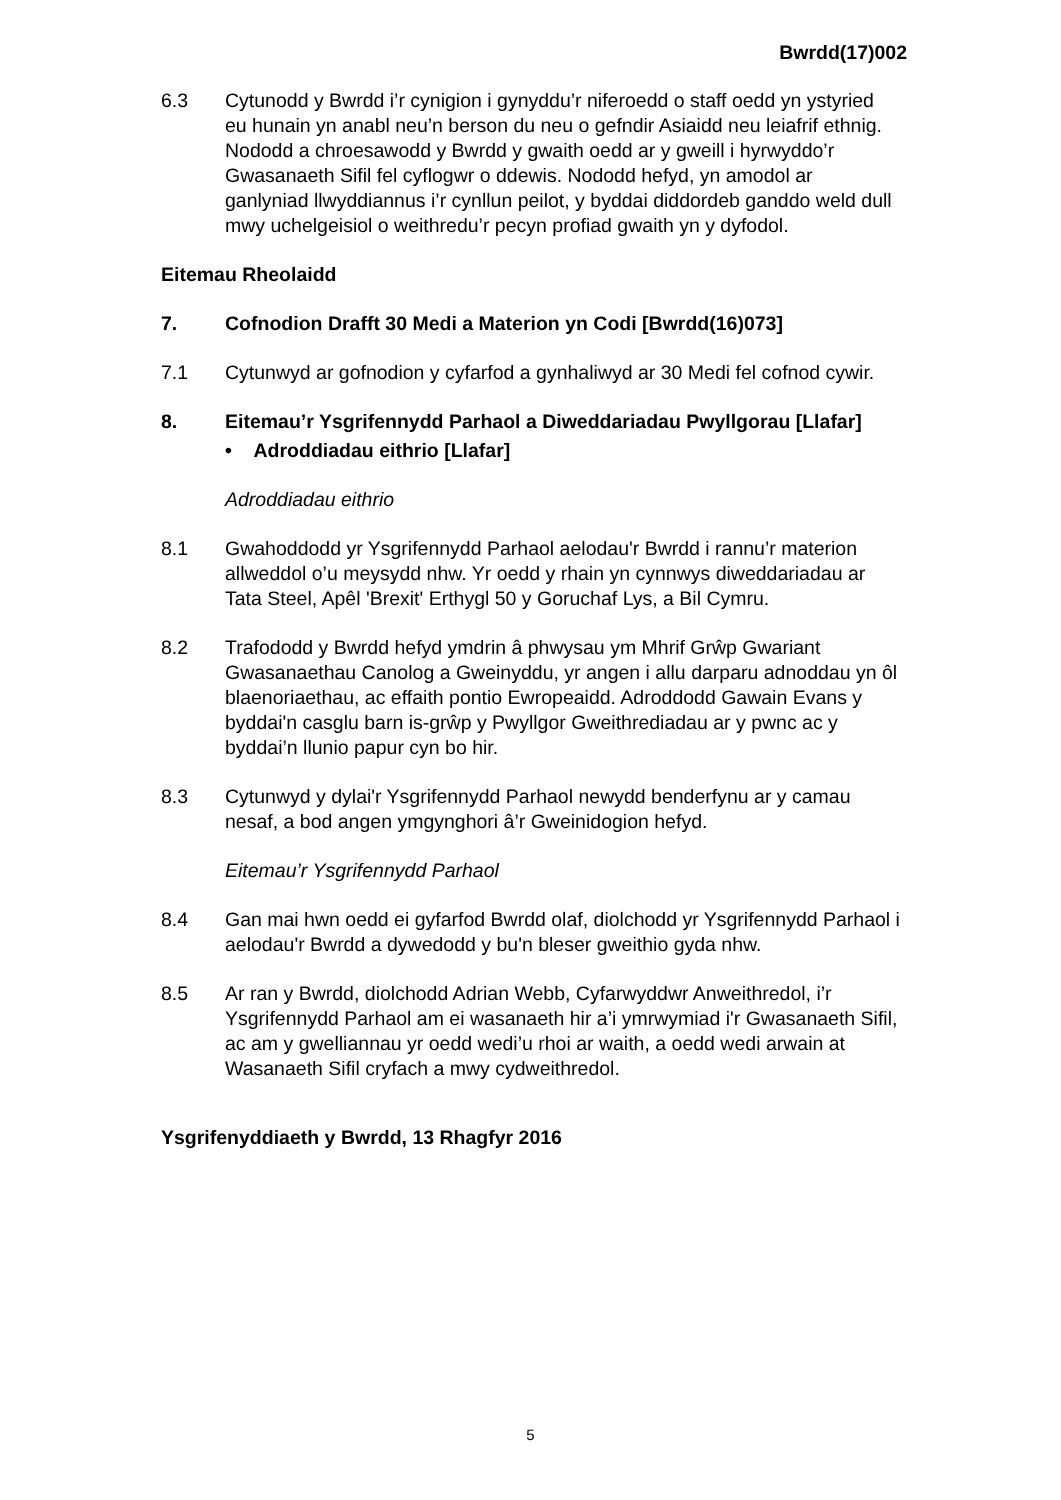Bwrdd(17)002
6.3 Cytunodd y Bwrdd i’r cynigion i gynyddu’r niferoedd o staff oedd yn ystyried eu hunain yn anabl neu’n berson du neu o gefndir Asiaidd neu leiafrif ethnig. Nododd a chroesawodd y Bwrdd y gwaith oedd ar y gweill i hyrwyddo’r Gwasanaeth Sifil fel cyflogwr o ddewis. Nododd hefyd, yn amodol ar ganlyniad llwyddiannus i’r cynllun peilot, y byddai diddordeb ganddo weld dull mwy uchelgeisiol o weithredu’r pecyn profiad gwaith yn y dyfodol.
Eitemau Rheolaidd
7. Cofnodion Drafft 30 Medi a Materion yn Codi [Bwrdd(16)073]
7.1 Cytunwyd ar gofnodion y cyfarfod a gynhaliwyd ar 30 Medi fel cofnod cywir.
8. Eitemau’r Ysgrifennydd Parhaol a Diweddariadau Pwyllgorau [Llafar]
• Adroddiadau eithrio [Llafar]
Adroddiadau eithrio
8.1 Gwahoddodd yr Ysgrifennydd Parhaol aelodau'r Bwrdd i rannu’r materion allweddol o’u meysydd nhw. Yr oedd y rhain yn cynnwys diweddariadau ar Tata Steel, Apêl 'Brexit' Erthygl 50 y Goruchaf Lys, a Bil Cymru.
8.2 Trafododd y Bwrdd hefyd ymdrin â phwysau ym Mhrif Grŵp Gwariant Gwasanaethau Canolog a Gweinyddu, yr angen i allu darparu adnoddau yn ôl blaenoriaethau, ac effaith pontio Ewropeaidd. Adroddodd Gawain Evans y byddai'n casglu barn is-grŵp y Pwyllgor Gweithrediadau ar y pwnc ac y byddai’n llunio papur cyn bo hir.
8.3 Cytunwyd y dylai'r Ysgrifennydd Parhaol newydd benderfynu ar y camau nesaf, a bod angen ymgynghori â’r Gweinidogion hefyd.
Eitemau’r Ysgrifennydd Parhaol
8.4 Gan mai hwn oedd ei gyfarfod Bwrdd olaf, diolchodd yr Ysgrifennydd Parhaol i aelodau'r Bwrdd a dywedodd y bu'n bleser gweithio gyda nhw.
8.5 Ar ran y Bwrdd, diolchodd Adrian Webb, Cyfarwyddwr Anweithredol, i’r Ysgrifennydd Parhaol am ei wasanaeth hir a’i ymrwymiad i'r Gwasanaeth Sifil, ac am y gwelliannau yr oedd wedi’u rhoi ar waith, a oedd wedi arwain at Wasanaeth Sifil cryfach a mwy cydweithredol.
Ysgrifenyddiaeth y Bwrdd, 13 Rhagfyr 2016
5